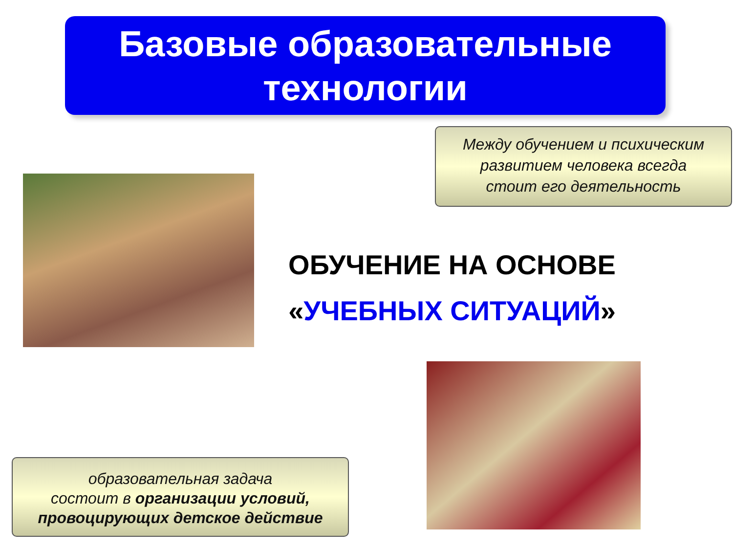Базовые образовательные
технологии
Между обучением и психическим
развитием человека всегда
стоит его деятельность
ОБУЧЕНИЕ НА ОСНОВЕ
«УЧЕБНЫХ СИТУАЦИЙ»
образовательная задача
состоит в организации условий,
провоцирующих детское действие